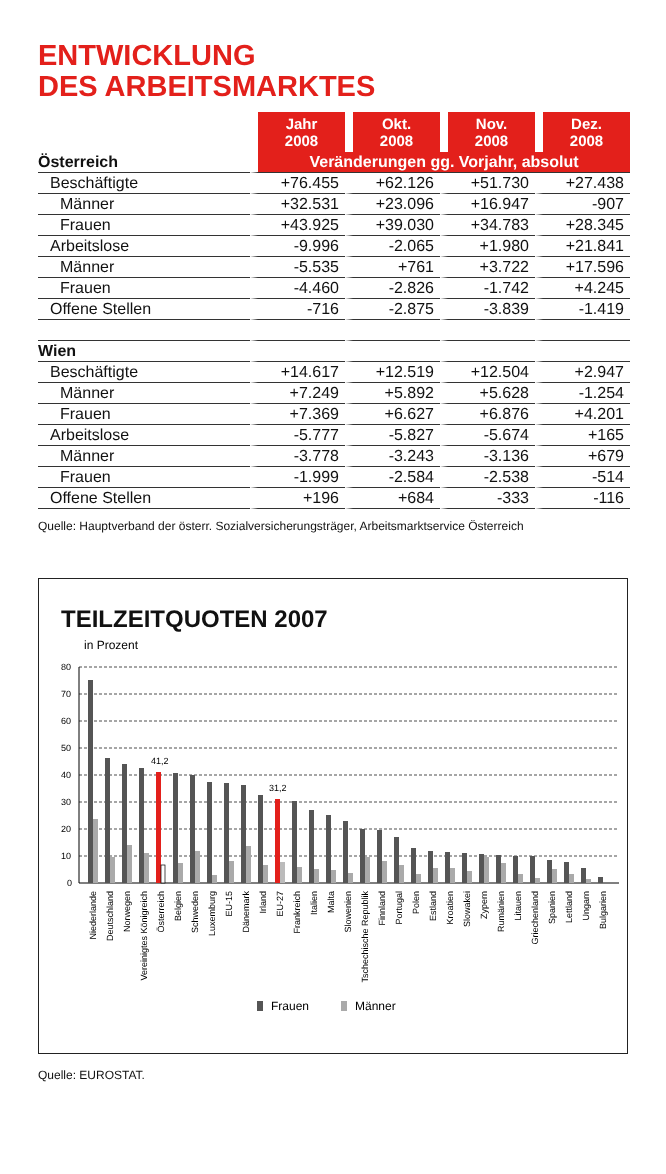ENTWICKLUNG
DES ARBEITSMARKTES
| | Jahr 2008 | Okt. 2008 | Nov. 2008 | Dez. 2008 |
| --- | --- | --- | --- | --- |
| Österreich | Veränderungen gg. Vorjahr, absolut | | | |
| Beschäftigte | +76.455 | +62.126 | +51.730 | +27.438 |
| Männer | +32.531 | +23.096 | +16.947 | -907 |
| Frauen | +43.925 | +39.030 | +34.783 | +28.345 |
| Arbeitslose | -9.996 | -2.065 | +1.980 | +21.841 |
| Männer | -5.535 | +761 | +3.722 | +17.596 |
| Frauen | -4.460 | -2.826 | -1.742 | +4.245 |
| Offene Stellen | -716 | -2.875 | -3.839 | -1.419 |
| Wien | | | | |
| Beschäftigte | +14.617 | +12.519 | +12.504 | +2.947 |
| Männer | +7.249 | +5.892 | +5.628 | -1.254 |
| Frauen | +7.369 | +6.627 | +6.876 | +4.201 |
| Arbeitslose | -5.777 | -5.827 | -5.674 | +165 |
| Männer | -3.778 | -3.243 | -3.136 | +679 |
| Frauen | -1.999 | -2.584 | -2.538 | -514 |
| Offene Stellen | +196 | +684 | -333 | -116 |
Quelle: Hauptverband der österr. Sozialversicherungsträger, Arbeitsmarktservice Österreich
TEILZEITQUOTEN 2007
in Prozent
80
70
60
50
40
30
20
10
0
41,2
31,2
Niederlande
Deutschland
Norwegen
Vereinigtes Königreich
Österreich
Belgien
Schweden
Luxemburg
EU-15
Dänemark
Irland
EU-27
Frankreich
Italien
Malta
Slowenien
Tschechische Republik
Finnland
Portugal
Polen
Estland
Kroatien
Slowakei
Zypern
Rumänien
Litauen
Griechenland
Spanien
Lettland
Ungarn
Bulgarien
Frauen
Männer
Quelle: EUROSTAT.